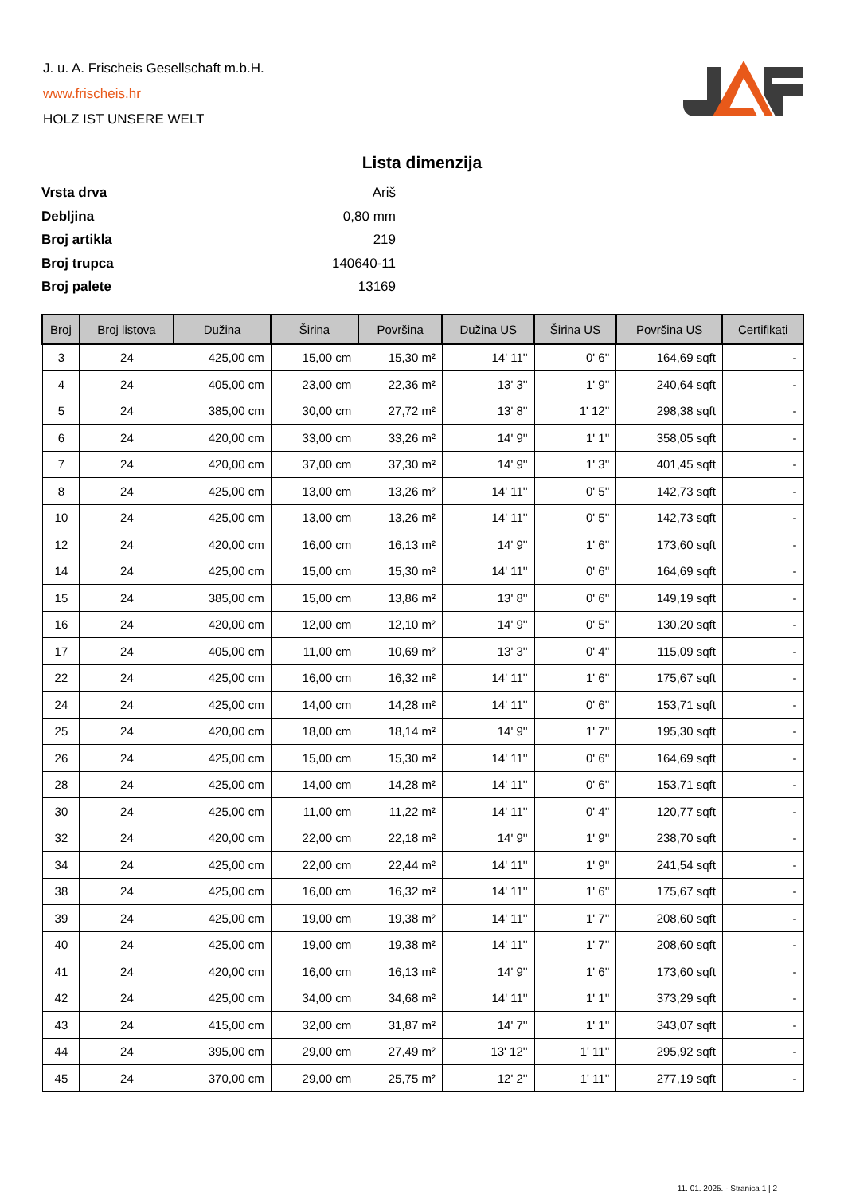J. u. A. Frischeis Gesellschaft m.b.H.
www.frischeis.hr
HOLZ IST UNSERE WELT
Lista dimenzija
Vrsta drva Ariš
Debljina 0,80 mm
Broj artikla 219
Broj trupca 140640-11
Broj palete 13169
| Broj | Broj listova | Dužina | Širina | Površina | Dužina US | Širina US | Površina US | Certifikati |
| --- | --- | --- | --- | --- | --- | --- | --- | --- |
| 3 | 24 | 425,00 cm | 15,00 cm | 15,30 m² | 14' 11'' | 0' 6'' | 164,69 sqft | - |
| 4 | 24 | 405,00 cm | 23,00 cm | 22,36 m² | 13' 3'' | 1' 9'' | 240,64 sqft | - |
| 5 | 24 | 385,00 cm | 30,00 cm | 27,72 m² | 13' 8'' | 1' 12'' | 298,38 sqft | - |
| 6 | 24 | 420,00 cm | 33,00 cm | 33,26 m² | 14' 9'' | 1' 1'' | 358,05 sqft | - |
| 7 | 24 | 420,00 cm | 37,00 cm | 37,30 m² | 14' 9'' | 1' 3'' | 401,45 sqft | - |
| 8 | 24 | 425,00 cm | 13,00 cm | 13,26 m² | 14' 11'' | 0' 5'' | 142,73 sqft | - |
| 10 | 24 | 425,00 cm | 13,00 cm | 13,26 m² | 14' 11'' | 0' 5'' | 142,73 sqft | - |
| 12 | 24 | 420,00 cm | 16,00 cm | 16,13 m² | 14' 9'' | 1' 6'' | 173,60 sqft | - |
| 14 | 24 | 425,00 cm | 15,00 cm | 15,30 m² | 14' 11'' | 0' 6'' | 164,69 sqft | - |
| 15 | 24 | 385,00 cm | 15,00 cm | 13,86 m² | 13' 8'' | 0' 6'' | 149,19 sqft | - |
| 16 | 24 | 420,00 cm | 12,00 cm | 12,10 m² | 14' 9'' | 0' 5'' | 130,20 sqft | - |
| 17 | 24 | 405,00 cm | 11,00 cm | 10,69 m² | 13' 3'' | 0' 4'' | 115,09 sqft | - |
| 22 | 24 | 425,00 cm | 16,00 cm | 16,32 m² | 14' 11'' | 1' 6'' | 175,67 sqft | - |
| 24 | 24 | 425,00 cm | 14,00 cm | 14,28 m² | 14' 11'' | 0' 6'' | 153,71 sqft | - |
| 25 | 24 | 420,00 cm | 18,00 cm | 18,14 m² | 14' 9'' | 1' 7'' | 195,30 sqft | - |
| 26 | 24 | 425,00 cm | 15,00 cm | 15,30 m² | 14' 11'' | 0' 6'' | 164,69 sqft | - |
| 28 | 24 | 425,00 cm | 14,00 cm | 14,28 m² | 14' 11'' | 0' 6'' | 153,71 sqft | - |
| 30 | 24 | 425,00 cm | 11,00 cm | 11,22 m² | 14' 11'' | 0' 4'' | 120,77 sqft | - |
| 32 | 24 | 420,00 cm | 22,00 cm | 22,18 m² | 14' 9'' | 1' 9'' | 238,70 sqft | - |
| 34 | 24 | 425,00 cm | 22,00 cm | 22,44 m² | 14' 11'' | 1' 9'' | 241,54 sqft | - |
| 38 | 24 | 425,00 cm | 16,00 cm | 16,32 m² | 14' 11'' | 1' 6'' | 175,67 sqft | - |
| 39 | 24 | 425,00 cm | 19,00 cm | 19,38 m² | 14' 11'' | 1' 7'' | 208,60 sqft | - |
| 40 | 24 | 425,00 cm | 19,00 cm | 19,38 m² | 14' 11'' | 1' 7'' | 208,60 sqft | - |
| 41 | 24 | 420,00 cm | 16,00 cm | 16,13 m² | 14' 9'' | 1' 6'' | 173,60 sqft | - |
| 42 | 24 | 425,00 cm | 34,00 cm | 34,68 m² | 14' 11'' | 1' 1'' | 373,29 sqft | - |
| 43 | 24 | 415,00 cm | 32,00 cm | 31,87 m² | 14' 7'' | 1' 1'' | 343,07 sqft | - |
| 44 | 24 | 395,00 cm | 29,00 cm | 27,49 m² | 13' 12'' | 1' 11'' | 295,92 sqft | - |
| 45 | 24 | 370,00 cm | 29,00 cm | 25,75 m² | 12' 2'' | 1' 11'' | 277,19 sqft | - |
11. 01. 2025. - Stranica 1 | 2